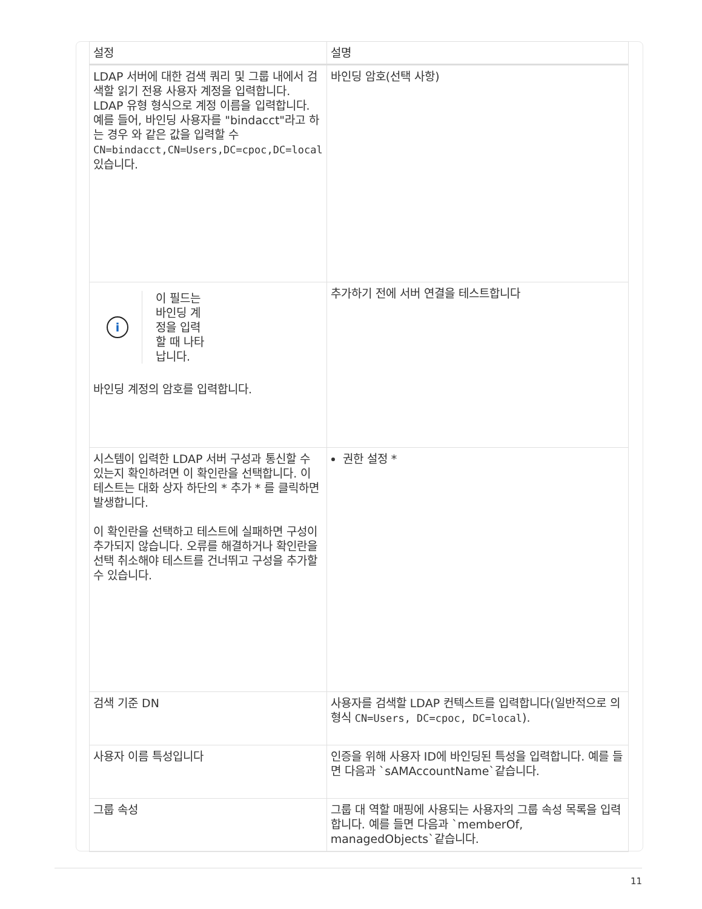| 설정 | 설명 |
| --- | --- |
| LDAP 서버에 대한 검색 쿼리 및 그룹 내에서 검색할 읽기 전용 사용자 계정을 입력합니다. LDAP 유형 형식으로 계정 이름을 입력합니다. 예를 들어, 바인딩 사용자를 "bindacct"라고 하는 경우 와 같은 값을 입력할 수 CN=bindacct,CN=Users,DC=cpoc,DC=local 있습니다. | 바인딩 암호(선택 사항) |
| i 이 필드는 바인딩 계정을 입력할 때 나타납니다. 바인딩 계정의 암호를 입력합니다. | 추가하기 전에 서버 연결을 테스트합니다 |
| 시스템이 입력한 LDAP 서버 구성과 통신할 수 있는지 확인하려면 이 확인란을 선택합니다. 이 테스트는 대화 상자 하단의 * 추가 * 를 클릭하면 발생합니다. 이 확인란을 선택하고 테스트에 실패하면 구성이 추가되지 않습니다. 오류를 해결하거나 확인란을 선택 취소해야 테스트를 건너뛰고 구성을 추가할 수 있습니다. | 권한 설정 * |
| 검색 기준 DN | 사용자를 검색할 LDAP 컨텍스트를 입력합니다(일반적으로 의 형식 CN=Users, DC=cpoc, DC=local ). |
| 사용자 이름 특성입니다 | 인증을 위해 사용자 ID에 바인딩된 특성을 입력합니다. 예를 들면 다음과 `sAMAccountName`같습니다. |
| 그룹 속성 | 그룹 대 역할 매핑에 사용되는 사용자의 그룹 속성 목록을 입력합니다. 예를 들면 다음과 `memberOf, managedObjects`같습니다. |
11